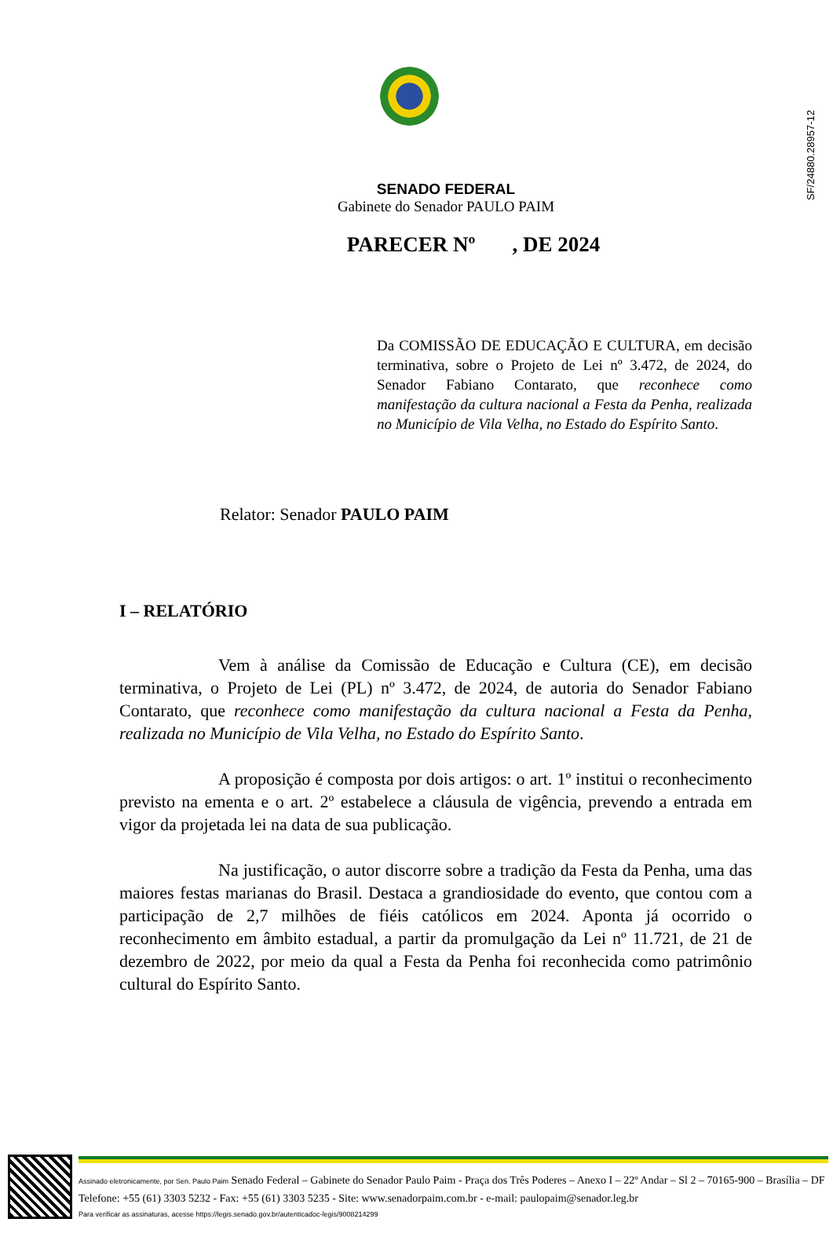SF/24880.28957-12
SENADO FEDERAL
Gabinete do Senador PAULO PAIM
PARECER Nº , DE 2024
Da COMISSÃO DE EDUCAÇÃO E CULTURA, em decisão terminativa, sobre o Projeto de Lei nº 3.472, de 2024, do Senador Fabiano Contarato, que reconhece como manifestação da cultura nacional a Festa da Penha, realizada no Município de Vila Velha, no Estado do Espírito Santo.
Relator: Senador PAULO PAIM
I – RELATÓRIO
Vem à análise da Comissão de Educação e Cultura (CE), em decisão terminativa, o Projeto de Lei (PL) nº 3.472, de 2024, de autoria do Senador Fabiano Contarato, que reconhece como manifestação da cultura nacional a Festa da Penha, realizada no Município de Vila Velha, no Estado do Espírito Santo.
A proposição é composta por dois artigos: o art. 1º institui o reconhecimento previsto na ementa e o art. 2º estabelece a cláusula de vigência, prevendo a entrada em vigor da projetada lei na data de sua publicação.
Na justificação, o autor discorre sobre a tradição da Festa da Penha, uma das maiores festas marianas do Brasil. Destaca a grandiosidade do evento, que contou com a participação de 2,7 milhões de fiéis católicos em 2024. Aponta já ocorrido o reconhecimento em âmbito estadual, a partir da promulgação da Lei nº 11.721, de 21 de dezembro de 2022, por meio da qual a Festa da Penha foi reconhecida como patrimônio cultural do Espírito Santo.
Assinado eletronicamente, por Sen. Paulo Paim Senado Federal – Gabinete do Senador Paulo Paim - Praça dos Três Poderes – Anexo I – 22º Andar – Sl 2 – 70165-900 – Brasília – DF
Telefone: +55 (61) 3303 5232 - Fax: +55 (61) 3303 5235 - Site: www.senadorpaim.com.br - e-mail: paulopaim@senador.leg.br
Para verificar as assinaturas, acesse https://legis.senado.gov.br/autenticadoc-legis/9008214299